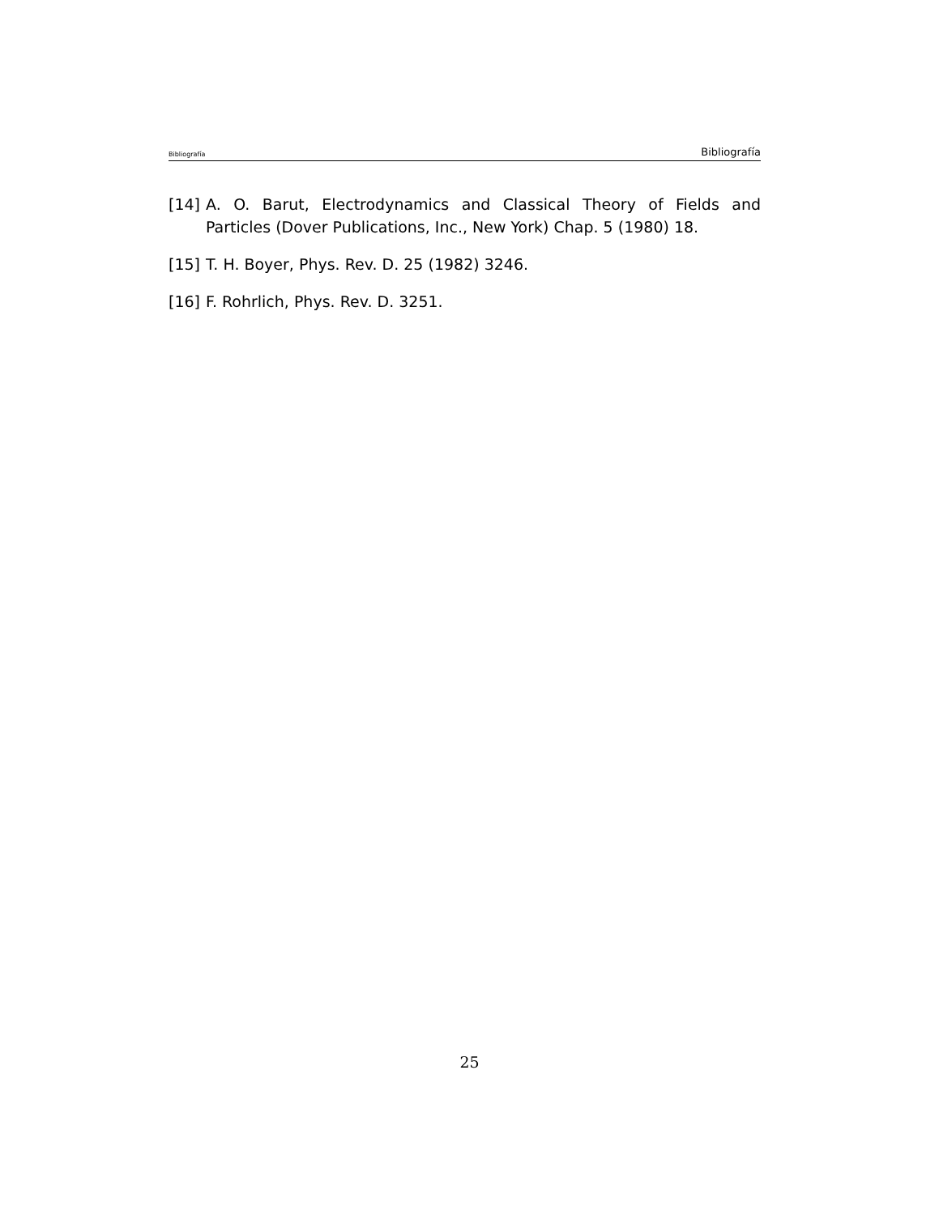Bibliografía Bibliografía
[14] A. O. Barut, Electrodynamics and Classical Theory of Fields and Particles (Dover Publications, Inc., New York) Chap. 5 (1980) 18.
[15] T. H. Boyer, Phys. Rev. D. 25 (1982) 3246.
[16] F. Rohrlich, Phys. Rev. D. 3251.
25